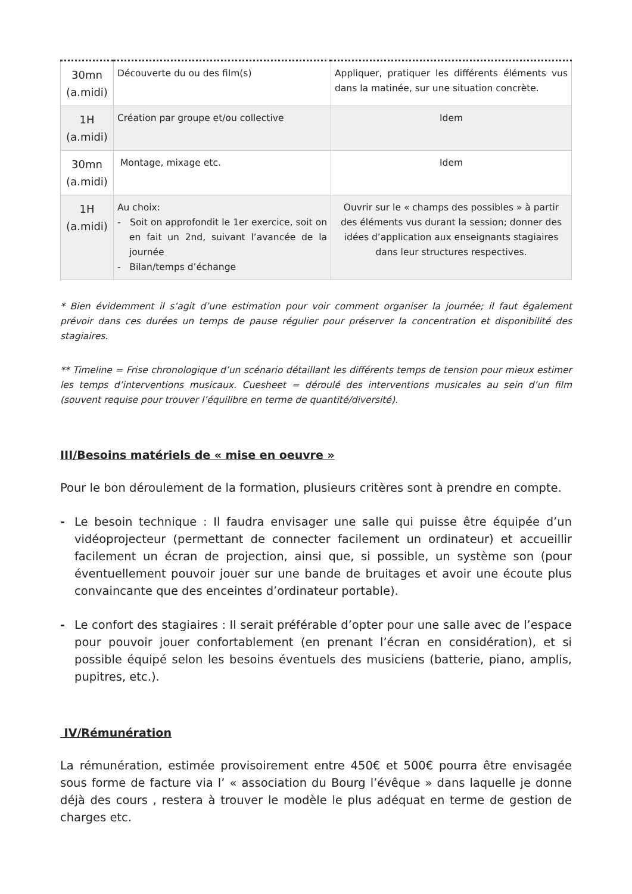| 30mn (a.midi) | Découverte du ou des film(s) | Appliquer, pratiquer les différents éléments vus dans la matinée, sur une situation concrète. |
| 1H (a.midi) | Création par groupe et/ou collective | Idem |
| 30mn (a.midi) | Montage, mixage etc. | Idem |
| 1H (a.midi) | Au choix: - Soit on approfondit le 1er exercice, soit on en fait un 2nd, suivant l’avancée de la journée - Bilan/temps d’échange | Ouvrir sur le « champs des possibles » à partir des éléments vus durant la session; donner des idées d’application aux enseignants stagiaires dans leur structures respectives. |
* Bien évidemment il s’agit d’une estimation pour voir comment organiser la journée; il faut également prévoir dans ces durées un temps de pause régulier pour préserver la concentration et disponibilité des stagiaires.
** Timeline = Frise chronologique d’un scénario détaillant les différents temps de tension pour mieux estimer les temps d’interventions musicaux. Cuesheet = déroulé des interventions musicales au sein d’un film (souvent requise pour trouver l’équilibre en terme de quantité/diversité).
III/Besoins matériels de « mise en oeuvre »
Pour le bon déroulement de la formation, plusieurs critères sont à prendre en compte.
- Le besoin technique : Il faudra envisager une salle qui puisse être équipée d’un vidéoprojecteur (permettant de connecter facilement un ordinateur) et accueillir facilement un écran de projection, ainsi que, si possible, un système son (pour éventuellement pouvoir jouer sur une bande de bruitages et avoir une écoute plus convaincante que des enceintes d’ordinateur portable).
- Le confort des stagiaires : Il serait préférable d’opter pour une salle avec de l’espace pour pouvoir jouer confortablement (en prenant l’écran en considération), et si possible équipé selon les besoins éventuels des musiciens (batterie, piano, amplis, pupitres, etc.).
IV/Rémunération
La rémunération, estimée provisoirement entre 450€ et 500€ pourra être envisagée sous forme de facture via l’ « association du Bourg l’évêque » dans laquelle je donne déjà des cours , restera à trouver le modèle le plus adéquat en terme de gestion de charges etc.